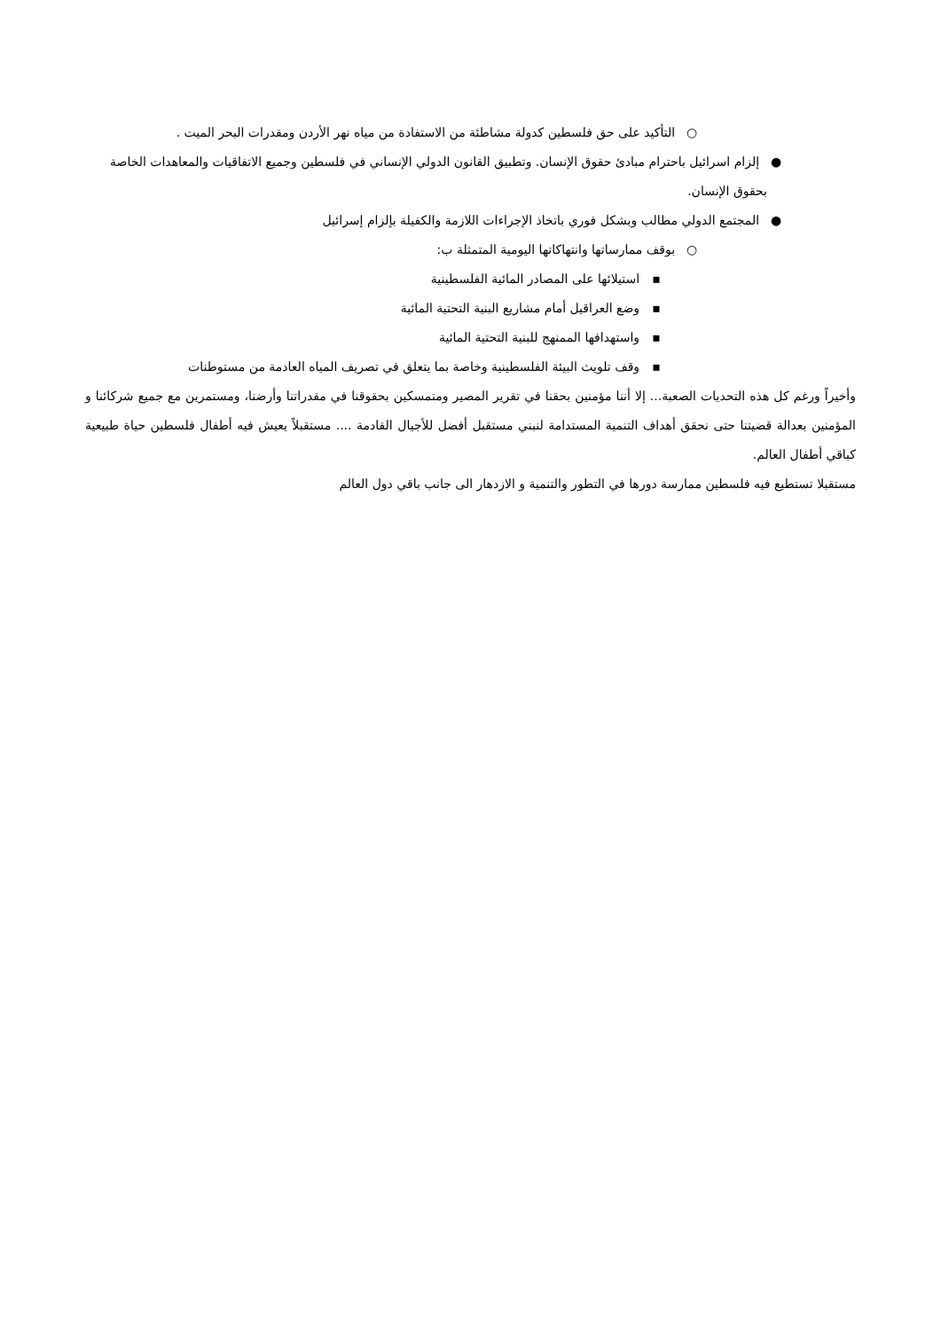○ التأكيد على حق فلسطين كدولة مشاطئة من الاستفادة من مياه نهر الأردن ومقدرات البحر الميت .
● إلزام اسرائيل باحترام مبادئ حقوق الإنسان. وتطبيق القانون الدولي الإنساني في فلسطين وجميع الاتفاقيات والمعاهدات الخاصة بحقوق الإنسان.
● المجتمع الدولي مطالب وبشكل فوري باتخاذ الإجراءات اللازمة والكفيلة بإلزام إسرائيل
○ بوقف ممارساتها وانتهاكاتها اليومية المتمثلة ب:
▪ استيلائها على المصادر المائية الفلسطينية
▪ وضع العراقيل أمام مشاريع البنية التحتية المائية
▪ واستهدافها الممنهج للبنية التحتية المائية
▪ وقف تلويث البيئة الفلسطينية وخاصة بما يتعلق في تصريف المياه العادمة من مستوطنات
وأخيراً ورغم كل هذه التحديات الصعبة... إلا أننا مؤمنين بحقنا في تقرير المصير ومتمسكين بحقوقنا في مقدراتنا وأرضنا، ومستمرين مع جميع شركائنا و المؤمنين بعدالة قضيتنا حتى نحقق أهداف التنمية المستدامة لنبني مستقبل أفضل للأجيال القادمة .... مستقبلاً يعيش فيه أطفال فلسطين حياة طبيعية كباقي أطفال العالم.
مستقبلا تستطيع فيه فلسطين ممارسة دورها في التطور والتنمية و الازدهار الى جانب باقي دول العالم